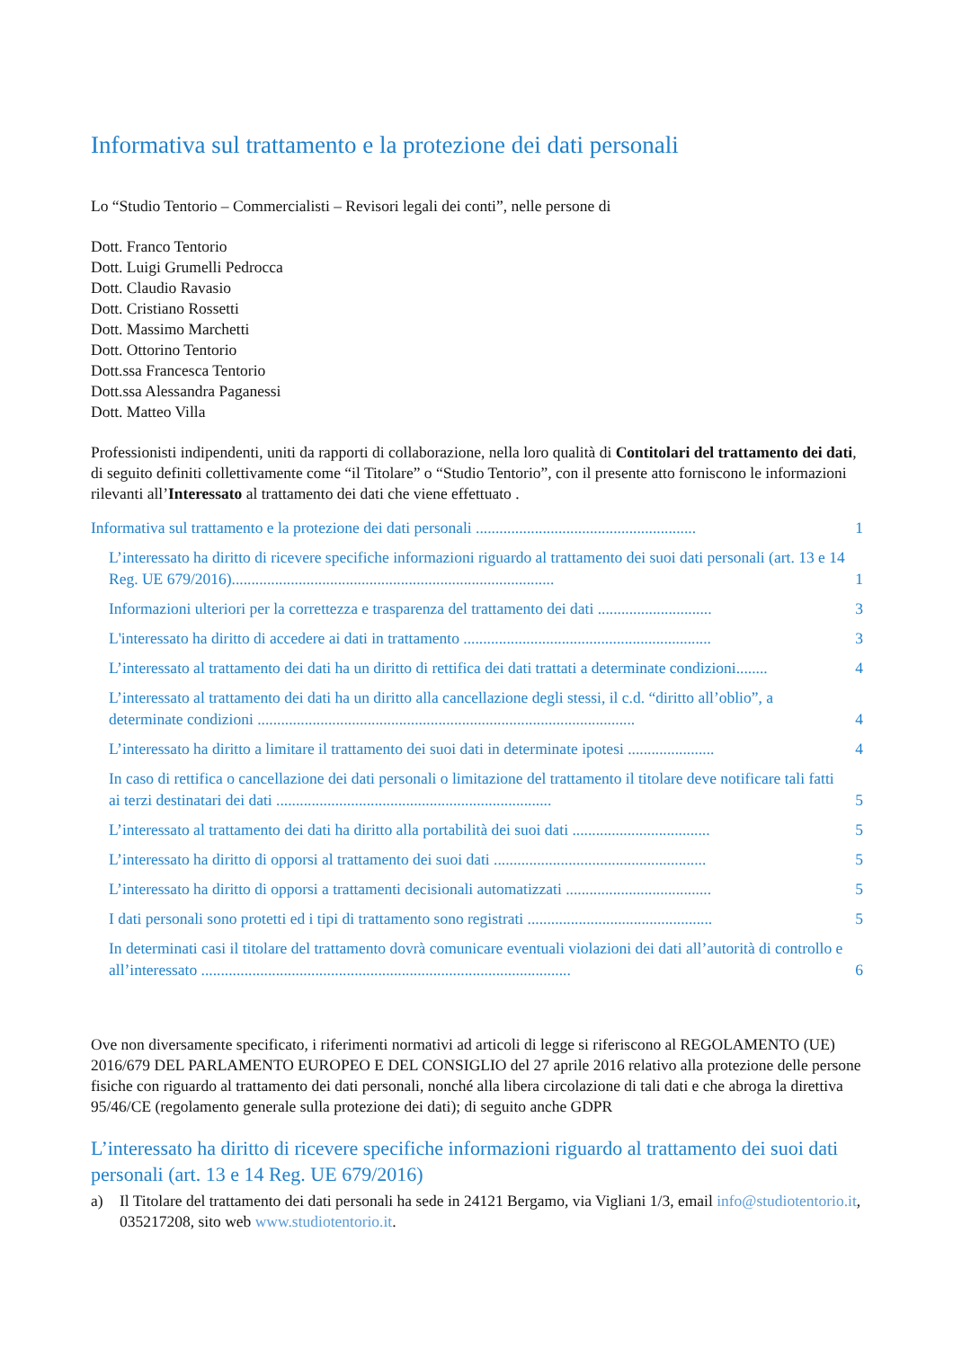Informativa sul trattamento e la protezione dei dati personali
Lo “Studio Tentorio – Commercialisti – Revisori legali dei conti”, nelle persone di
Dott. Franco Tentorio
Dott. Luigi Grumelli Pedrocca
Dott. Claudio Ravasio
Dott. Cristiano Rossetti
Dott. Massimo Marchetti
Dott. Ottorino Tentorio
Dott.ssa Francesca Tentorio
Dott.ssa Alessandra Paganessi
Dott. Matteo Villa
Professionisti indipendenti, uniti da rapporti di collaborazione, nella loro qualità di Contitolari del trattamento dei dati, di seguito definiti collettivamente come “il Titolare” o “Studio Tentorio”, con il presente atto forniscono le informazioni rilevanti all’Interessato al trattamento dei dati che viene effettuato .
Informativa sul trattamento e la protezione dei dati personali ........................................................ 1
L’interessato ha diritto di ricevere specifiche informazioni riguardo al trattamento dei suoi dati personali (art. 13 e 14 Reg. UE 679/2016).................................................................................. 1
Informazioni ulteriori per la correttezza e trasparenza del trattamento dei dati ............................. 3
L'interessato ha diritto di accedere ai dati in trattamento ............................................................... 3
L’interessato al trattamento dei dati ha un diritto di rettifica dei dati trattati a determinate condizioni........ 4
L’interessato al trattamento dei dati ha un diritto alla cancellazione degli stessi, il c.d. “diritto all’oblio”, a determinate condizioni ................................................................................................ 4
L’interessato ha diritto a limitare il trattamento dei suoi dati in determinate ipotesi ...................... 4
In caso di rettifica o cancellazione dei dati personali o limitazione del trattamento il titolare deve notificare tali fatti ai terzi destinatari dei dati ...................................................................... 5
L’interessato al trattamento dei dati ha diritto alla portabilità dei suoi dati ................................... 5
L’interessato ha diritto di opporsi al trattamento dei suoi dati ...................................................... 5
L’interessato ha diritto di opporsi a trattamenti decisionali automatizzati ..................................... 5
I dati personali sono protetti ed i tipi di trattamento sono registrati ............................................... 5
In determinati casi il titolare del trattamento dovrà comunicare eventuali violazioni dei dati all’autorità di controllo e all’interessato .............................................................................................. 6
Ove non diversamente specificato, i riferimenti normativi ad articoli di legge si riferiscono al REGOLAMENTO (UE) 2016/679 DEL PARLAMENTO EUROPEO E DEL CONSIGLIO del 27 aprile 2016 relativo alla protezione delle persone fisiche con riguardo al trattamento dei dati personali, nonché alla libera circolazione di tali dati e che abroga la direttiva 95/46/CE (regolamento generale sulla protezione dei dati); di seguito anche GDPR
L’interessato ha diritto di ricevere specifiche informazioni riguardo al trattamento dei suoi dati personali (art. 13 e 14 Reg. UE 679/2016)
a) Il Titolare del trattamento dei dati personali ha sede in 24121 Bergamo, via Vigliani 1/3, email info@studiotentorio.it, 035217208, sito web www.studiotentorio.it.